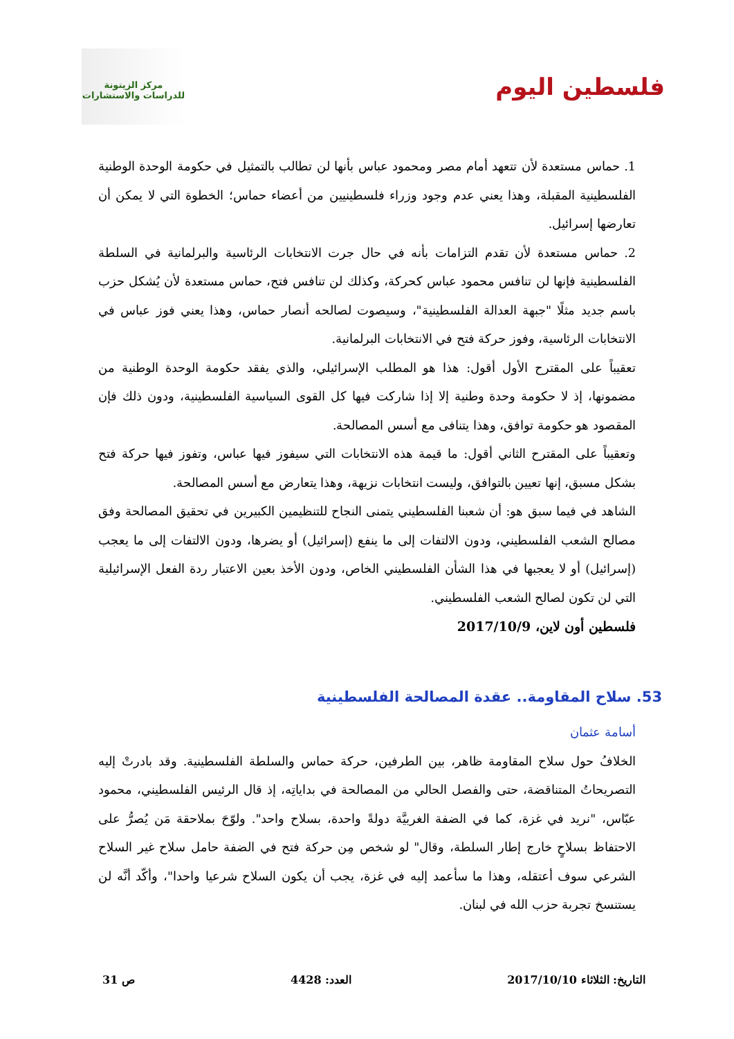فلسطين اليوم
مركز الزيتونة
للدراسات والاستشارات
1. حماس مستعدة لأن تتعهد أمام مصر ومحمود عباس بأنها لن تطالب بالتمثيل في حكومة الوحدة الوطنية الفلسطينية المقبلة، وهذا يعني عدم وجود وزراء فلسطينيين من أعضاء حماس؛ الخطوة التي لا يمكن أن تعارضها إسرائيل.
2. حماس مستعدة لأن تقدم التزامات بأنه في حال جرت الانتخابات الرئاسية والبرلمانية في السلطة الفلسطينية فإنها لن تنافس محمود عباس كحركة، وكذلك لن تنافس فتح، حماس مستعدة لأن يُشكل حزب باسم جديد مثلًا "جبهة العدالة الفلسطينية"، وسيصوت لصالحه أنصار حماس، وهذا يعني فوز عباس في الانتخابات الرئاسية، وفوز حركة فتح في الانتخابات البرلمانية.
تعقيباً على المقترح الأول أقول: هذا هو المطلب الإسرائيلي، والذي يفقد حكومة الوحدة الوطنية من مضمونها، إذ لا حكومة وحدة وطنية إلا إذا شاركت فيها كل القوى السياسية الفلسطينية، ودون ذلك فإن المقصود هو حكومة توافق، وهذا يتنافى مع أسس المصالحة.
وتعقيباً على المقترح الثاني أقول: ما قيمة هذه الانتخابات التي سيفوز فيها عباس، وتفوز فيها حركة فتح بشكل مسبق، إنها تعيين بالتوافق، وليست انتخابات نزيهة، وهذا يتعارض مع أسس المصالحة.
الشاهد في فيما سبق هو: أن شعبنا الفلسطيني يتمنى النجاح للتنظيمين الكبيرين في تحقيق المصالحة وفق مصالح الشعب الفلسطيني، ودون الالتفات إلى ما ينفع (إسرائيل) أو يضرها، ودون الالتفات إلى ما يعجب (إسرائيل) أو لا يعجبها في هذا الشأن الفلسطيني الخاص، ودون الأخذ بعين الاعتبار ردة الفعل الإسرائيلية التي لن تكون لصالح الشعب الفلسطيني.
فلسطين أون لاين، 2017/10/9
53. سلاح المقاومة.. عقدة المصالحة الفلسطينية
أسامة عثمان
الخلافُ حول سلاح المقاومة ظاهر، بين الطرفين، حركة حماس والسلطة الفلسطينية. وقد بادرتْ إليه التصريحاتُ المتناقضة، حتى والفصل الحالي من المصالحة في بداياتِه، إذ قال الرئيس الفلسطيني، محمود عبّاس، "نريد في غزة، كما في الضفة الغربيَّة دولةً واحدة، بسلاح واحد". ولوّحَ بملاحقة مَن يُصرُّ على الاحتفاظ بسلاحٍ خارج إطار السلطة، وقال" لو شخص مِن حركة فتح في الضفة حامل سلاح غير السلاح الشرعي سوف أعتقله، وهذا ما سأعمد إليه في غزة، يجب أن يكون السلاح شرعيا واحدا"، وأكّد أنَّه لن يستنسخ تجربة حزب الله في لبنان.
التاريخ: الثلاثاء 2017/10/10 العدد: 4428 ص 31